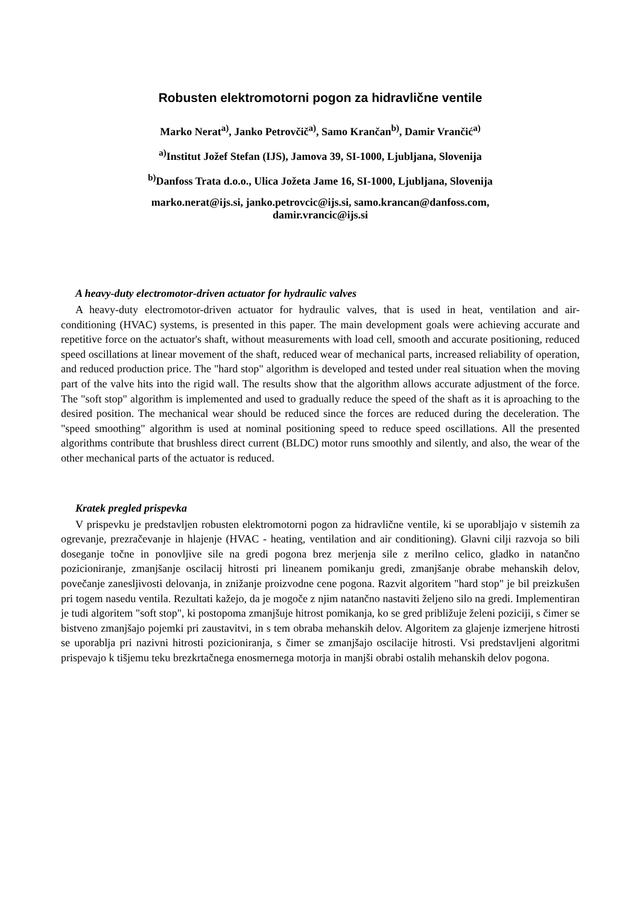Robusten elektromotorni pogon za hidravlične ventile
Marko Nerat<sup>a)</sup>, Janko Petrovčič<sup>a)</sup>, Samo Krančan<sup>b)</sup>, Damir Vrančić<sup>a)</sup>
<sup>a)</sup> Institut Jožef Stefan (IJS), Jamova 39, SI-1000, Ljubljana, Slovenija
<sup>b)</sup> Danfoss Trata d.o.o., Ulica Jožeta Jame 16, SI-1000, Ljubljana, Slovenija
marko.nerat@ijs.si, janko.petrovcic@ijs.si, samo.krancan@danfoss.com,
damir.vrancic@ijs.si
A heavy-duty electromotor-driven actuator for hydraulic valves
A heavy-duty electromotor-driven actuator for hydraulic valves, that is used in heat, ventilation and air-conditioning (HVAC) systems, is presented in this paper. The main development goals were achieving accurate and repetitive force on the actuator's shaft, without measurements with load cell, smooth and accurate positioning, reduced speed oscillations at linear movement of the shaft, reduced wear of mechanical parts, increased reliability of operation, and reduced production price. The "hard stop" algorithm is developed and tested under real situation when the moving part of the valve hits into the rigid wall. The results show that the algorithm allows accurate adjustment of the force. The "soft stop" algorithm is implemented and used to gradually reduce the speed of the shaft as it is aproaching to the desired position. The mechanical wear should be reduced since the forces are reduced during the deceleration. The "speed smoothing" algorithm is used at nominal positioning speed to reduce speed oscillations. All the presented algorithms contribute that brushless direct current (BLDC) motor runs smoothly and silently, and also, the wear of the other mechanical parts of the actuator is reduced.
Kratek pregled prispevka
V prispevku je predstavljen robusten elektromotorni pogon za hidravlične ventile, ki se uporabljajo v sistemih za ogrevanje, prezračevanje in hlajenje (HVAC - heating, ventilation and air conditioning). Glavni cilji razvoja so bili doseganje točne in ponovljive sile na gredi pogona brez merjenja sile z merilno celico, gladko in natančno pozicioniranje, zmanjšanje oscilacij hitrosti pri lineanem pomikanju gredi, zmanjšanje obrabe mehanskih delov, povečanje zanesljivosti delovanja, in znižanje proizvodne cene pogona. Razvit algoritem "hard stop" je bil preizkušen pri togem nasedu ventila. Rezultati kažejo, da je mogoče z njim natančno nastaviti željeno silo na gredi. Implementiran je tudi algoritem "soft stop", ki postopoma zmanjšuje hitrost pomikanja, ko se gred približuje želeni poziciji, s čimer se bistveno zmanjšajo pojemki pri zaustavitvi, in s tem obraba mehanskih delov. Algoritem za glajenje izmerjene hitrosti se uporablja pri nazivni hitrosti pozicioniranja, s čimer se zmanjšajo oscilacije hitrosti. Vsi predstavljeni algoritmi prispevajo k tišjemu teku brezkrtačnega enosmernega motorja in manjši obrabi ostalih mehanskih delov pogona.